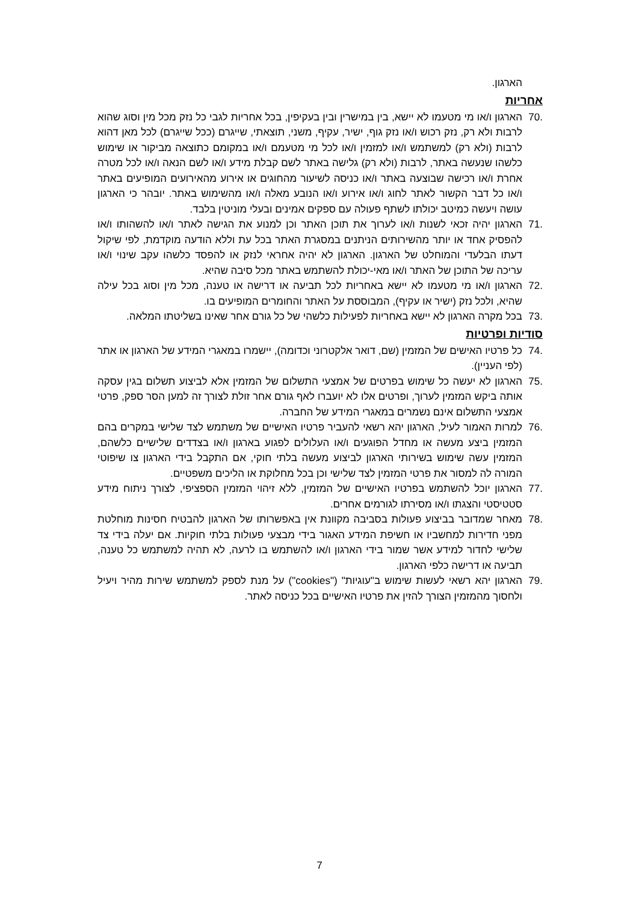הארגון.
אחריות
70. הארגון ו/או מי מטעמו לא יישא, בין במישרין ובין בעקיפין, בכל אחריות לגבי כל נזק מכל מין וסוג שהוא לרבות ולא רק, נזק רכוש ו/או נזק גוף, ישיר, עקיף, משני, תוצאתי, שייגרם (ככל שייגרם) לכל מאן דהוא לרבות (ולא רק) למשתמש ו/או למזמין ו/או לכל מי מטעמם ו/או במקומם כתוצאה מביקור או שימוש כלשהו שנעשה באתר, לרבות (ולא רק) גלישה באתר לשם קבלת מידע ו/או לשם הנאה ו/או לכל מטרה אחרת ו/או רכישה שבוצעה באתר ו/או כניסה לשיעור מהחוגים או אירוע מהאירועים המופיעים באתר ו/או כל דבר הקשור לאתר לחוג ו/או אירוע ו/או הנובע מאלה ו/או מהשימוש באתר. יובהר כי הארגון עושה ויעשה כמיטב יכולתו לשתף פעולה עם ספקים אמינים ובעלי מוניטין בלבד.
71. הארגון יהיה זכאי לשנות ו/או לערוך את תוכן האתר וכן למנוע את הגישה לאתר ו/או להשהותו ו/או להפסיק אחד או יותר מהשירותים הניתנים במסגרת האתר בכל עת וללא הודעה מוקדמת, לפי שיקול דעתו הבלעדי והמוחלט של הארגון. הארגון לא יהיה אחראי לנזק או להפסד כלשהו עקב שינוי ו/או עריכה של התוכן של האתר ו/או מאי-יכולת להשתמש באתר מכל סיבה שהיא.
72. הארגון ו/או מי מטעמו לא יישא באחריות לכל תביעה או דרישה או טענה, מכל מין וסוג בכל עילה שהיא, ולכל נזק (ישיר או עקיף), המבוססת על האתר והחומרים המופיעים בו.
73. בכל מקרה הארגון לא יישא באחריות לפעילות כלשהי של כל גורם אחר שאינו בשליטתו המלאה.
סודיות ופרטיות
74. כל פרטיו האישים של המזמין (שם, דואר אלקטרוני וכדומה), יישמרו במאגרי המידע של הארגון או אתר (לפי העניין).
75. הארגון לא יעשה כל שימוש בפרטים של אמצעי התשלום של המזמין אלא לביצוע תשלום בגין עסקה אותה ביקש המזמין לערוך, ופרטים אלו לא יועברו לאף גורם אחר זולת לצורך זה למען הסר ספק, פרטי אמצעי התשלום אינם נשמרים במאגרי המידע של החברה.
76. למרות האמור לעיל, הארגון יהא רשאי להעביר פרטיו האישיים של משתמש לצד שלישי במקרים בהם המזמין ביצע מעשה או מחדל הפוגעים ו/או העלולים לפגוע בארגון ו/או בצדדים שלישיים כלשהם, המזמין עשה שימוש בשירותי הארגון לביצוע מעשה בלתי חוקי, אם התקבל בידי הארגון צו שיפוטי המורה לה למסור את פרטי המזמין לצד שלישי וכן בכל מחלוקת או הליכים משפטיים.
77. הארגון יוכל להשתמש בפרטיו האישיים של המזמין, ללא זיהוי המזמין הספציפי, לצורך ניתוח מידע סטטיסטי והצגתו ו/או מסירתו לגורמים אחרים.
78. מאחר שמדובר בביצוע פעולות בסביבה מקוונת אין באפשרותו של הארגון להבטיח חסינות מוחלטת מפני חדירות למחשביו או חשיפת המידע האגור בידי מבצעי פעולות בלתי חוקיות. אם יעלה בידי צד שלישי לחדור למידע אשר שמור בידי הארגון ו/או להשתמש בו לרעה, לא תהיה למשתמש כל טענה, תביעה או דרישה כלפי הארגון.
79. הארגון יהא רשאי לעשות שימוש ב"עוגיות" ("cookies") על מנת לספק למשתמש שירות מהיר ויעיל ולחסוך מהמזמין הצורך להזין את פרטיו האישיים בכל כניסה לאתר.
7